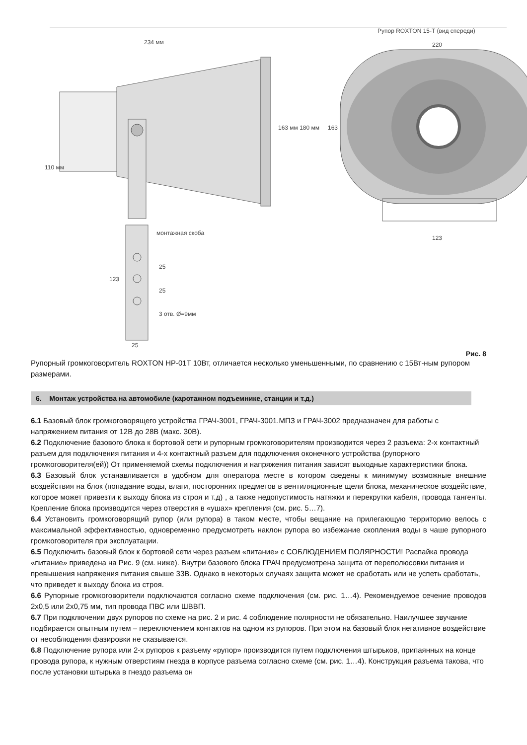234 мм
Рупор ROXTON 15-T (вид спереди)
220
163 мм 180 мм 163
110 мм
монтажная скоба
123
123
25
25
3 отв. Ø=9мм
25
Рис. 8
Рупорный громкоговоритель ROXTON HP-01T 10Вт, отличается несколько уменьшенными, по сравнению с 15Вт-ным рупором размерами.
6. Монтаж устройства на автомобиле (каротажном подъемнике, станции и т.д.)
6.1 Базовый блок громкоговорящего устройства ГРАЧ-3001, ГРАЧ-3001.МПЗ и ГРАЧ-3002 предназначен для работы с напряжением питания от 12В до 28В (макс. 30В).
6.2 Подключение базового блока к бортовой сети и рупорным громкоговорителям производится через 2 разъема: 2-х контактный разъем для подключения питания и 4-х контактный разъем для подключения оконечного устройства (рупорного громкоговорителя(ей)) От применяемой схемы подключения и напряжения питания зависят выходные характеристики блока.
6.3 Базовый блок устанавливается в удобном для оператора месте в котором сведены к минимуму возможные внешние воздействия на блок (попадание воды, влаги, посторонних предметов в вентиляционные щели блока, механическое воздействие, которое может привезти к выходу блока из строя и т.д) , а также недопустимость натяжки и перекрутки кабеля, провода тангенты. Крепление блока производится через отверстия в «ушах» крепления (см. рис. 5…7).
6.4 Установить громкоговорящий рупор (или рупора) в таком месте, чтобы вещание на прилегающую территорию велось с максимальной эффективностью, одновременно предусмотреть наклон рупора во избежание скопления воды в чаше рупорного громкоговорителя при эксплуатации.
6.5 Подключить базовый блок к бортовой сети через разъем «питание» с СОБЛЮДЕНИЕМ ПОЛЯРНОСТИ! Распайка провода «питание» приведена на Рис. 9 (см. ниже). Внутри базового блока ГРАЧ предусмотрена защита от переполюсовки питания и превышения напряжения питания свыше 33В. Однако в некоторых случаях защита может не сработать или не успеть сработать, что приведет к выходу блока из строя.
6.6 Рупорные громкоговорители подключаются согласно схеме подключения (см. рис. 1…4). Рекомендуемое сечение проводов 2х0,5 или 2х0,75 мм, тип провода ПВС или ШВВП.
6.7 При подключении двух рупоров по схеме на рис. 2 и рис. 4 соблюдение полярности не обязательно. Наилучшее звучание подбирается опытным путем – переключением контактов на одном из рупоров. При этом на базовый блок негативное воздействие от несоблюдения фазировки не сказывается.
6.8 Подключение рупора или 2-х рупоров к разъему «рупор» производится путем подключения штырьков, припаянных на конце провода рупора, к нужным отверстиям гнезда в корпусе разъема согласно схеме (см. рис. 1…4). Конструкция разъема такова, что после установки штырька в гнездо разъема он